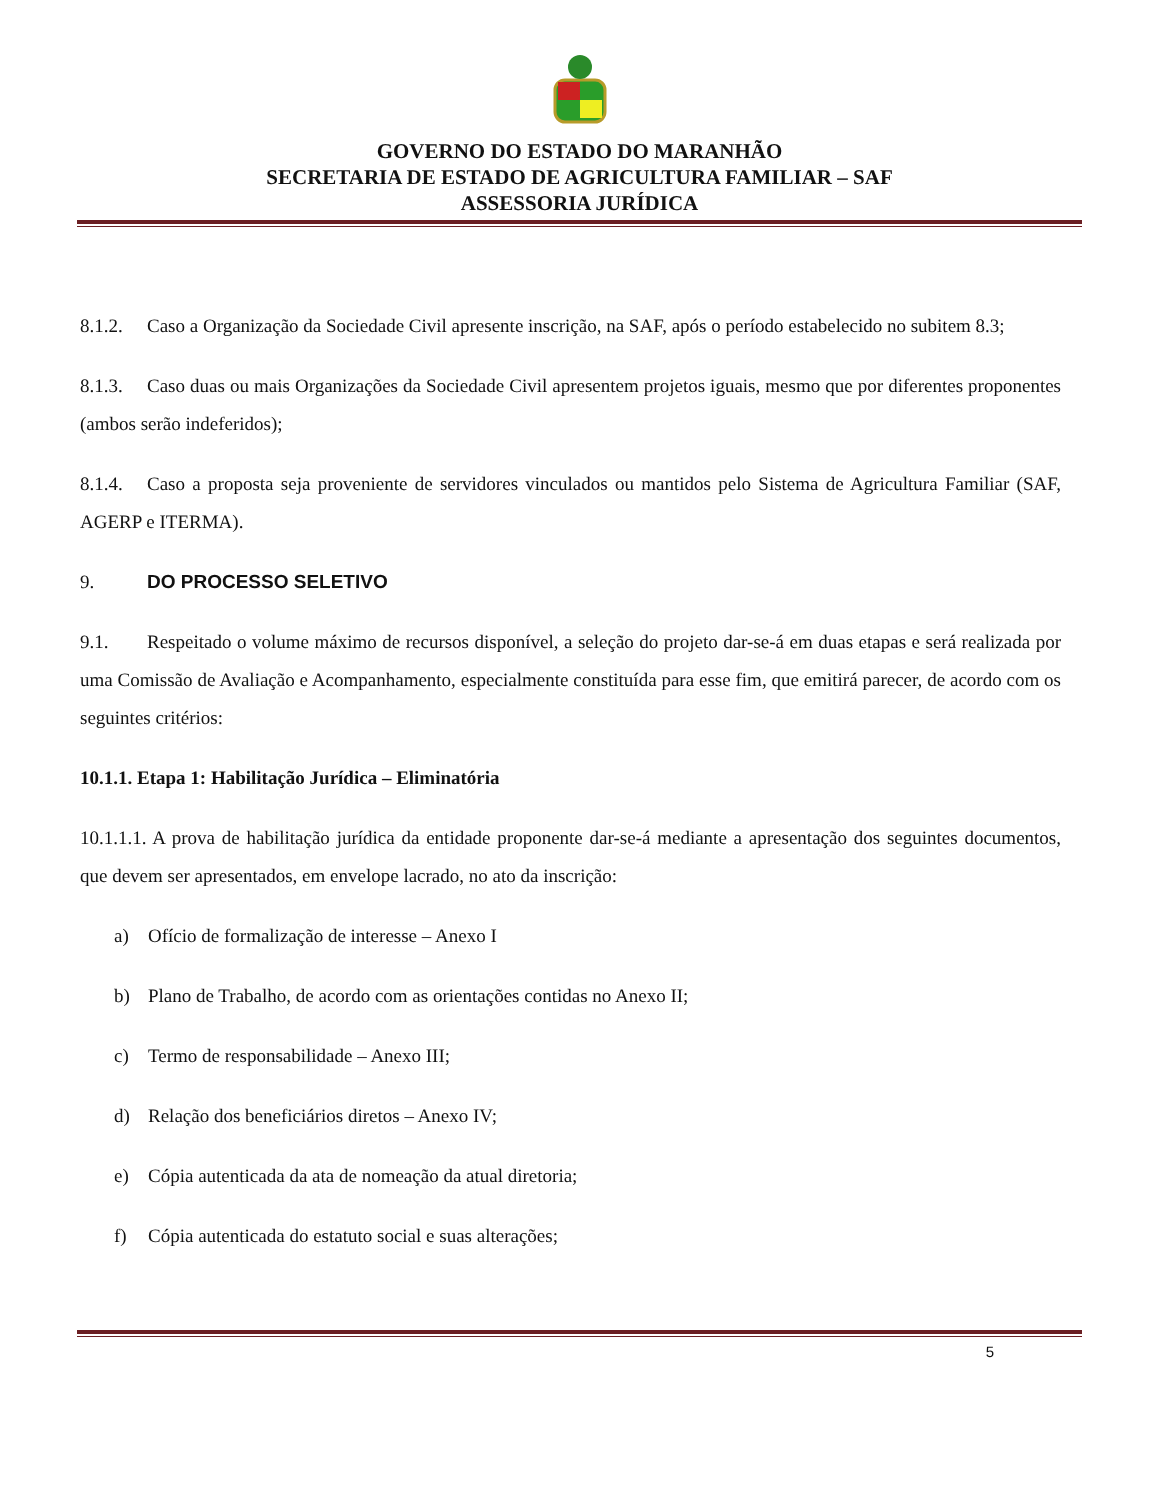GOVERNO DO ESTADO DO MARANHÃO
SECRETARIA DE ESTADO DE AGRICULTURA FAMILIAR – SAF
ASSESSORIA JURÍDICA
8.1.2. Caso a Organização da Sociedade Civil apresente inscrição, na SAF, após o período estabelecido no subitem 8.3;
8.1.3. Caso duas ou mais Organizações da Sociedade Civil apresentem projetos iguais, mesmo que por diferentes proponentes (ambos serão indeferidos);
8.1.4. Caso a proposta seja proveniente de servidores vinculados ou mantidos pelo Sistema de Agricultura Familiar (SAF, AGERP e ITERMA).
9. DO PROCESSO SELETIVO
9.1. Respeitado o volume máximo de recursos disponível, a seleção do projeto dar-se-á em duas etapas e será realizada por uma Comissão de Avaliação e Acompanhamento, especialmente constituída para esse fim, que emitirá parecer, de acordo com os seguintes critérios:
10.1.1. Etapa 1: Habilitação Jurídica – Eliminatória
10.1.1.1. A prova de habilitação jurídica da entidade proponente dar-se-á mediante a apresentação dos seguintes documentos, que devem ser apresentados, em envelope lacrado, no ato da inscrição:
a) Ofício de formalização de interesse – Anexo I
b) Plano de Trabalho, de acordo com as orientações contidas no Anexo II;
c) Termo de responsabilidade – Anexo III;
d) Relação dos beneficiários diretos – Anexo IV;
e) Cópia autenticada da ata de nomeação da atual diretoria;
f) Cópia autenticada do estatuto social e suas alterações;
5